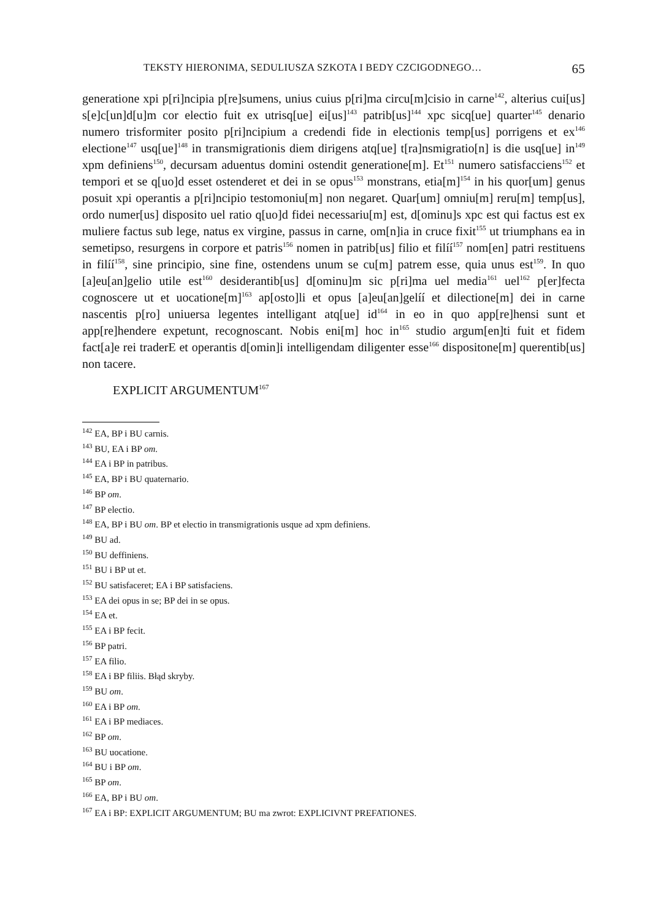TEKSTY HIERONIMA, SEDULIUSZA SZKOTA I BEDY CZCIGODNEGO… 65
generatione xpi p[ri]ncipia p[re]sumens, unius cuius p[ri]ma circu[m]cisio in carne<sup>142</sup>, alterius cui[us] s[e]c[un]d[u]m cor electio fuit ex utrisq[ue] ei[us]<sup>143</sup> patrib[us]<sup>144</sup> xpc sicq[ue] quarter<sup>145</sup> denario numero trisformiter posito p[ri]ncipium a credendi fide in electionis temp[us] porrigens et ex<sup>146</sup> electione<sup>147</sup> usq[ue]<sup>148</sup> in transmigrationis diem dirigens atq[ue] t[ra]nsmigratio[n] is die usq[ue] in<sup>149</sup> xpm definiens<sup>150</sup>, decursam aduentus domini ostendit generatione[m]. Et<sup>151</sup> numero satisfacciens<sup>152</sup> et tempori et se q[uo]d esset ostenderet et dei in se opus<sup>153</sup> monstrans, etia[m]<sup>154</sup> in his quor[um] genus posuit xpi operantis a p[ri]ncipio testomoniu[m] non negaret. Quar[um] omniu[m] reru[m] temp[us], ordo numer[us] disposito uel ratio q[uo]d fidei necessariu[m] est, d[ominu]s xpc est qui factus est ex muliere factus sub lege, natus ex virgine, passus in carne, om[n]ia in cruce fixit<sup>155</sup> ut triumphans ea in semetipso, resurgens in corpore et patris<sup>156</sup> nomen in patrib[us] filio et filíí<sup>157</sup> nom[en] patri restituens in filíí<sup>158</sup>, sine principio, sine fine, ostendens unum se cu[m] patrem esse, quia unus est<sup>159</sup>. In quo [a]eu[an]gelio utile est<sup>160</sup> desiderantib[us] d[ominu]m sic p[ri]ma uel media<sup>161</sup> uel<sup>162</sup> p[er]fecta cognoscere ut et uocatione[m]<sup>163</sup> ap[osto]li et opus [a]eu[an]gelíí et dilectione[m] dei in carne nascentis p[ro] uniuersa legentes intelligant atq[ue] id<sup>164</sup> in eo in quo app[re]hensi sunt et app[re]hendere expetunt, recognoscant. Nobis eni[m] hoc in<sup>165</sup> studio argum[en]ti fuit et fidem fact[a]e rei traderE et operantis d[omin]i intelligendam diligenter esse<sup>166</sup> dispositone[m] querentib[us] non tacere.
EXPLICIT ARGUMENTUM<sup>167</sup>
<sup>142</sup> EA, BP i BU carnis.
<sup>143</sup> BU, EA i BP om.
<sup>144</sup> EA i BP in patribus.
<sup>145</sup> EA, BP i BU quaternario.
<sup>146</sup> BP om.
<sup>147</sup> BP electio.
<sup>148</sup> EA, BP i BU om. BP et electio in transmigrationis usque ad xpm definiens.
<sup>149</sup> BU ad.
<sup>150</sup> BU deffiniens.
<sup>151</sup> BU i BP ut et.
<sup>152</sup> BU satisfaceret; EA i BP satisfaciens.
<sup>153</sup> EA dei opus in se; BP dei in se opus.
<sup>154</sup> EA et.
<sup>155</sup> EA i BP fecit.
<sup>156</sup> BP patri.
<sup>157</sup> EA filio.
<sup>158</sup> EA i BP filiis. Błąd skryby.
<sup>159</sup> BU om.
<sup>160</sup> EA i BP om.
<sup>161</sup> EA i BP mediaces.
<sup>162</sup> BP om.
<sup>163</sup> BU uocatione.
<sup>164</sup> BU i BP om.
<sup>165</sup> BP om.
<sup>166</sup> EA, BP i BU om.
<sup>167</sup> EA i BP: EXPLICIT ARGUMENTUM; BU ma zwrot: EXPLICIVNT PREFATIONES.